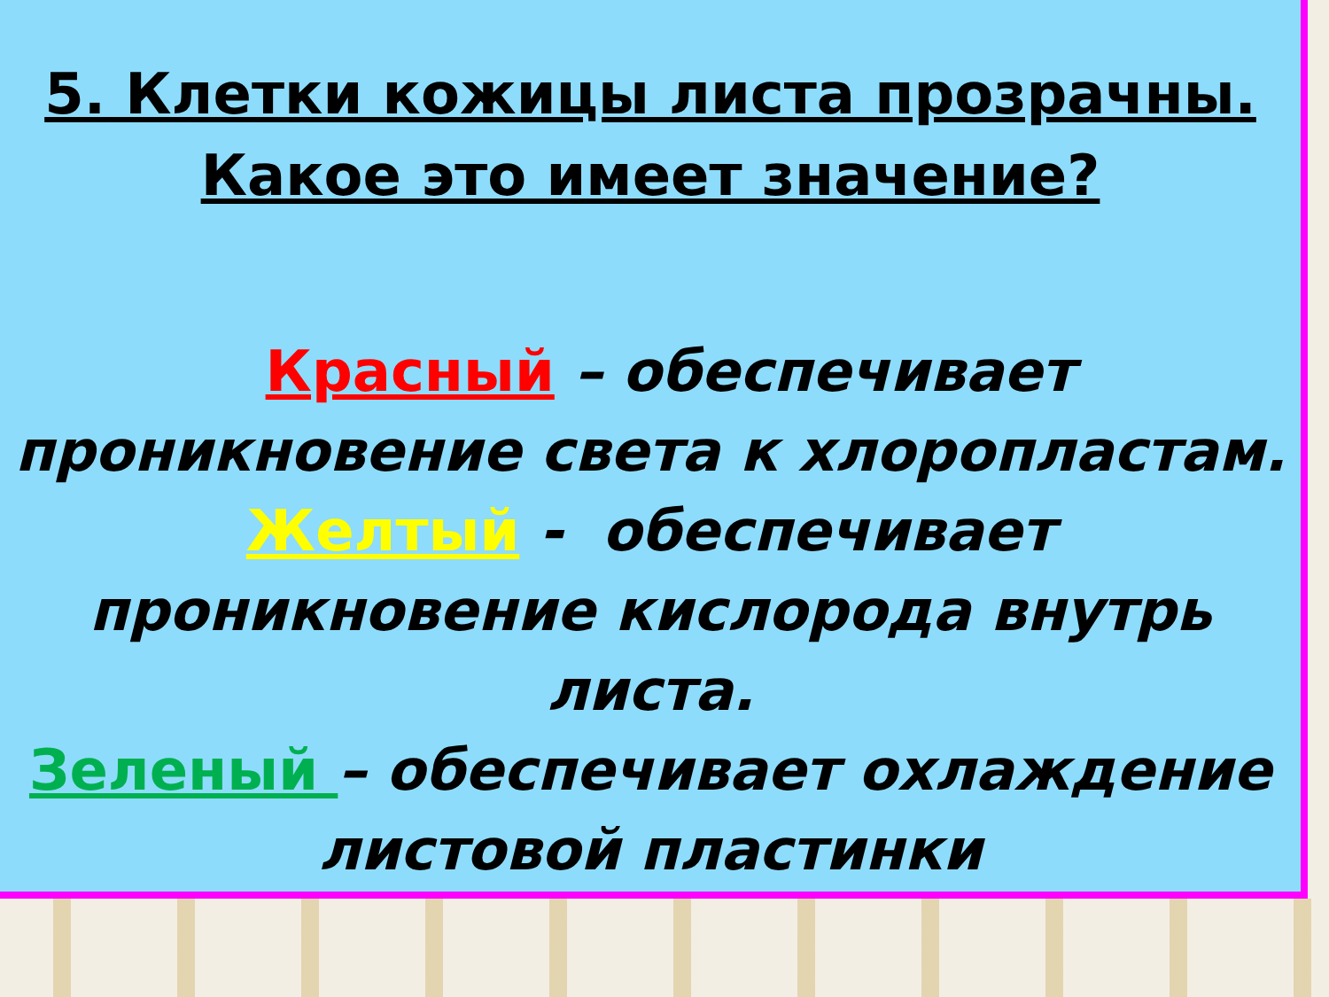5. Клетки кожицы листа прозрачны.
Какое это имеет значение?
Красный – обеспечивает проникновение света к хлоропластам.
Желтый - обеспечивает проникновение кислорода внутрь листа.
Зеленый – обеспечивает охлаждение листовой пластинки